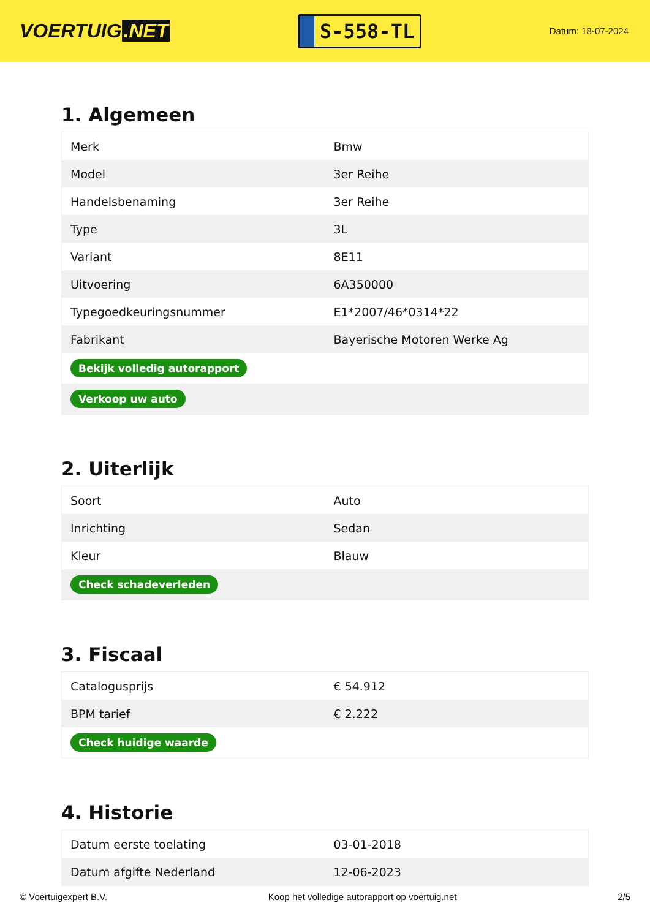VOERTUIG.NET
S-558-TL
Datum: 18-07-2024
1. Algemeen
| Merk | Bmw |
| Model | 3er Reihe |
| Handelsbenaming | 3er Reihe |
| Type | 3L |
| Variant | 8E11 |
| Uitvoering | 6A350000 |
| Typegoedkeuringsnummer | E1*2007/46*0314*22 |
| Fabrikant | Bayerische Motoren Werke Ag |
| Bekijk volledig autorapport | |
| Verkoop uw auto | |
2. Uiterlijk
| Soort | Auto |
| Inrichting | Sedan |
| Kleur | Blauw |
| Check schadeverleden | |
3. Fiscaal
| Catalogusprijs | € 54.912 |
| BPM tarief | € 2.222 |
| Check huidige waarde | |
4. Historie
| Datum eerste toelating | 03-01-2018 |
| Datum afgifte Nederland | 12-06-2023 |
© Voertuigexpert B.V. Koop het volledige autorapport op voertuig.net 2/5